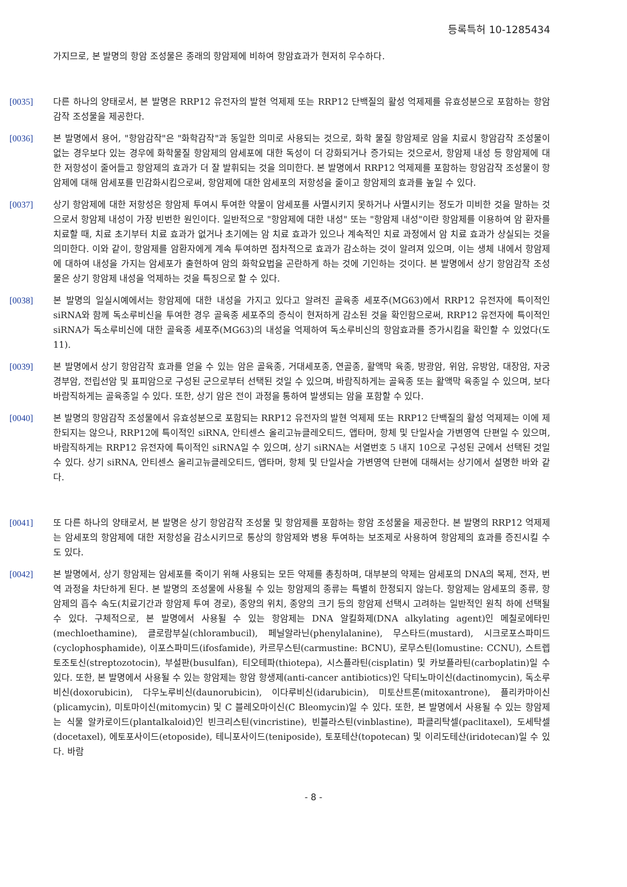등록특허 10-1285434
가지므로, 본 발명의 항암 조성물은 종래의 항암제에 비하여 항암효과가 현저히 우수하다.
[0035] 다른 하나의 양태로서, 본 발명은 RRP12 유전자의 발현 억제제 또는 RRP12 단백질의 활성 억제제를 유효성분으로 포함하는 항암감작 조성물을 제공한다.
[0036] 본 발명에서 용어, "항암감작"은 "화학감작"과 동일한 의미로 사용되는 것으로, 화학 물질 항암제로 암을 치료시 항암감작 조성물이 없는 경우보다 있는 경우에 화학물질 항암제의 암세포에 대한 독성이 더 강화되거나 증가되는 것으로서, 항암제 내성 등 항암제에 대한 저항성이 줄어들고 항암제의 효과가 더 잘 발휘되는 것을 의미한다. 본 발명에서 RRP12 억제제를 포함하는 항암감작 조성물이 항암제에 대해 암세포를 민감화시킴으로써, 항암제에 대한 암세포의 저항성을 줄이고 항암제의 효과를 높일 수 있다.
[0037] 상기 항암제에 대한 저항성은 항암제 투여시 투여한 약물이 암세포를 사멸시키지 못하거나 사멸시키는 정도가 미비한 것을 말하는 것으로서 항암제 내성이 가장 빈번한 원인이다. 일반적으로 "항암제에 대한 내성" 또는 "항암제 내성"이란 항암제를 이용하여 암 환자를 치료할 때, 치료 초기부터 치료 효과가 없거나 초기에는 암 치료 효과가 있으나 계속적인 치료 과정에서 암 치료 효과가 상실되는 것을 의미한다. 이와 같이, 항암제를 암환자에게 계속 투여하면 점차적으로 효과가 감소하는 것이 알려져 있으며, 이는 생체 내에서 항암제에 대하여 내성을 가지는 암세포가 출현하여 암의 화학요법을 곤란하게 하는 것에 기인하는 것이다. 본 발명에서 상기 항암감작 조성물은 상기 항암제 내성을 억제하는 것을 특징으로 할 수 있다.
[0038] 본 발명의 일실시예에서는 항암제에 대한 내성을 가지고 있다고 알려진 골육종 세포주(MG63)에서 RRP12 유전자에 특이적인 siRNA와 함께 독소루비신을 투여한 경우 골육종 세포주의 증식이 현저하게 감소된 것을 확인함으로써, RRP12 유전자에 특이적인 siRNA가 독소루비신에 대한 골육종 세포주(MG63)의 내성을 억제하여 독소루비신의 항암효과를 증가시킴을 확인할 수 있었다(도 11).
[0039] 본 발명에서 상기 항암감작 효과를 얻을 수 있는 암은 골육종, 거대세포종, 연골종, 활액막 육종, 방광암, 위암, 유방암, 대장암, 자궁 경부암, 전립선암 및 표피암으로 구성된 군으로부터 선택된 것일 수 있으며, 바람직하게는 골육종 또는 활액막 육종일 수 있으며, 보다 바람직하게는 골육종일 수 있다. 또한, 상기 암은 전이 과정을 통하여 발생되는 암을 포함할 수 있다.
[0040] 본 발명의 항암감작 조성물에서 유효성분으로 포함되는 RRP12 유전자의 발현 억제제 또는 RRP12 단백질의 활성 억제제는 이에 제한되지는 않으나, RRP12에 특이적인 siRNA, 안티센스 올리고뉴클레오티드, 앱타머, 항체 및 단일사슬 가변영역 단편일 수 있으며, 바람직하게는 RRP12 유전자에 특이적인 siRNA일 수 있으며, 상기 siRNA는 서열번호 5 내지 10으로 구성된 군에서 선택된 것일 수 있다. 상기 siRNA, 안티센스 올리고뉴클레오티드, 앱타머, 항체 및 단일사슬 가변영역 단편에 대해서는 상기에서 설명한 바와 같다.
[0041] 또 다른 하나의 양태로서, 본 발명은 상기 항암감작 조성물 및 항암제를 포함하는 항암 조성물을 제공한다. 본 발명의 RRP12 억제제는 암세포의 항암제에 대한 저항성을 감소시키므로 통상의 항암제와 병용 투여하는 보조제로 사용하여 항암제의 효과를 증진시킬 수도 있다.
[0042] 본 발명에서, 상기 항암제는 암세포를 죽이기 위해 사용되는 모든 약제를 총칭하며, 대부분의 약제는 암세포의 DNA의 복제, 전자, 번역 과정을 차단하게 된다. 본 발명의 조성물에 사용될 수 있는 항암제의 종류는 특별히 한정되지 않는다. 항암제는 암세포의 종류, 항암제의 흡수 속도(치료기간과 항암제 투여 경로), 종양의 위치, 종양의 크기 등의 항암제 선택시 고려하는 일반적인 원칙 하에 선택될 수 있다. 구체적으로, 본 발명에서 사용될 수 있는 항암제는 DNA 알킬화제(DNA alkylating agent)인 메칠로에타민(mechloethamine), 클로람부실(chlorambucil), 페닐알라닌(phenylalanine), 무스타드(mustard), 시크로포스파미드(cyclophosphamide), 이포스파미드(ifosfamide), 카르무스틴(carmustine: BCNU), 로무스틴(lomustine: CCNU), 스트렙토조토신(streptozotocin), 부설판(busulfan), 티오테파(thiotepa), 시스플라틴(cisplatin) 및 카보플라틴(carboplatin)일 수 있다. 또한, 본 발명에서 사용될 수 있는 항암제는 항암 항생제(anti-cancer antibiotics)인 닥티노마이신(dactinomycin), 독소루비신(doxorubicin), 다우노루비신(daunorubicin), 이다루비신(idarubicin), 미토산트론(mitoxantrone), 플리카마이신(plicamycin), 미토마이신(mitomycin) 및 C 블레오마이신(C Bleomycin)일 수 있다. 또한, 본 발명에서 사용될 수 있는 항암제는 식물 알카로이드(plantalkaloid)인 빈크리스틴(vincristine), 빈블라스틴(vinblastine), 파클리탁셀(paclitaxel), 도세탁셀(docetaxel), 에토포사이드(etoposide), 테니포사이드(teniposide), 토포테산(topotecan) 및 이리도테산(iridotecan)일 수 있다. 바람
- 8 -